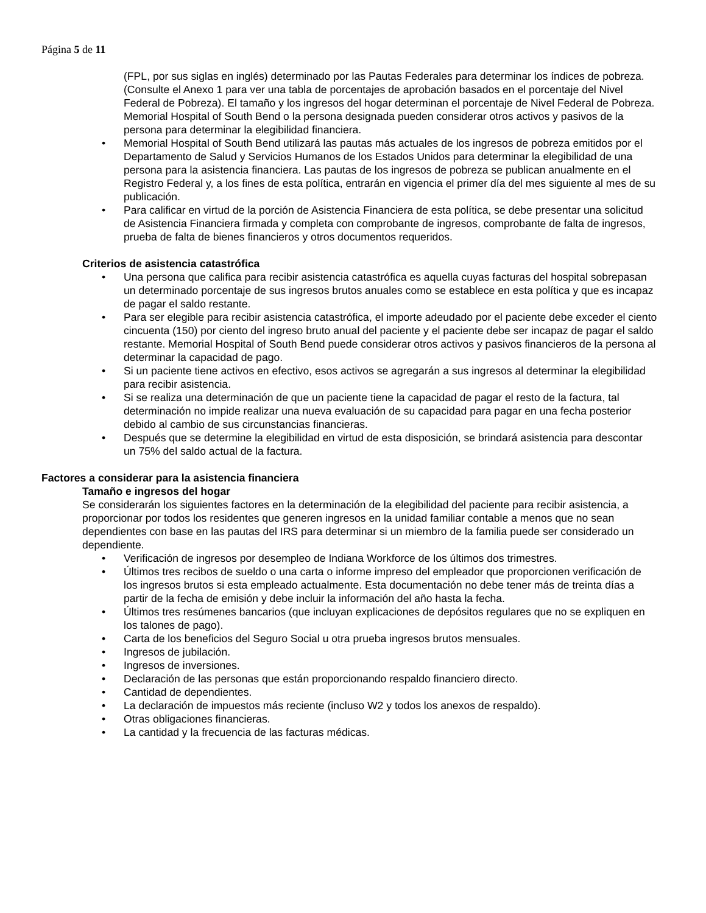Página 5 de 11
(FPL, por sus siglas en inglés) determinado por las Pautas Federales para determinar los índices de pobreza. (Consulte el Anexo 1 para ver una tabla de porcentajes de aprobación basados en el porcentaje del Nivel Federal de Pobreza). El tamaño y los ingresos del hogar determinan el porcentaje de Nivel Federal de Pobreza. Memorial Hospital of South Bend o la persona designada pueden considerar otros activos y pasivos de la persona para determinar la elegibilidad financiera.
• Memorial Hospital of South Bend utilizará las pautas más actuales de los ingresos de pobreza emitidos por el Departamento de Salud y Servicios Humanos de los Estados Unidos para determinar la elegibilidad de una persona para la asistencia financiera. Las pautas de los ingresos de pobreza se publican anualmente en el Registro Federal y, a los fines de esta política, entrarán en vigencia el primer día del mes siguiente al mes de su publicación.
• Para calificar en virtud de la porción de Asistencia Financiera de esta política, se debe presentar una solicitud de Asistencia Financiera firmada y completa con comprobante de ingresos, comprobante de falta de ingresos, prueba de falta de bienes financieros y otros documentos requeridos.
Criterios de asistencia catastrófica
• Una persona que califica para recibir asistencia catastrófica es aquella cuyas facturas del hospital sobrepasan un determinado porcentaje de sus ingresos brutos anuales como se establece en esta política y que es incapaz de pagar el saldo restante.
• Para ser elegible para recibir asistencia catastrófica, el importe adeudado por el paciente debe exceder el ciento cincuenta (150) por ciento del ingreso bruto anual del paciente y el paciente debe ser incapaz de pagar el saldo restante. Memorial Hospital of South Bend puede considerar otros activos y pasivos financieros de la persona al determinar la capacidad de pago.
• Si un paciente tiene activos en efectivo, esos activos se agregarán a sus ingresos al determinar la elegibilidad para recibir asistencia.
• Si se realiza una determinación de que un paciente tiene la capacidad de pagar el resto de la factura, tal determinación no impide realizar una nueva evaluación de su capacidad para pagar en una fecha posterior debido al cambio de sus circunstancias financieras.
• Después que se determine la elegibilidad en virtud de esta disposición, se brindará asistencia para descontar un 75% del saldo actual de la factura.
Factores a considerar para la asistencia financiera
Tamaño e ingresos del hogar
Se considerarán los siguientes factores en la determinación de la elegibilidad del paciente para recibir asistencia, a proporcionar por todos los residentes que generen ingresos en la unidad familiar contable a menos que no sean dependientes con base en las pautas del IRS para determinar si un miembro de la familia puede ser considerado un dependiente.
• Verificación de ingresos por desempleo de Indiana Workforce de los últimos dos trimestres.
• Últimos tres recibos de sueldo o una carta o informe impreso del empleador que proporcionen verificación de los ingresos brutos si esta empleado actualmente. Esta documentación no debe tener más de treinta días a partir de la fecha de emisión y debe incluir la información del año hasta la fecha.
• Últimos tres resúmenes bancarios (que incluyan explicaciones de depósitos regulares que no se expliquen en los talones de pago).
• Carta de los beneficios del Seguro Social u otra prueba ingresos brutos mensuales.
• Ingresos de jubilación.
• Ingresos de inversiones.
• Declaración de las personas que están proporcionando respaldo financiero directo.
• Cantidad de dependientes.
• La declaración de impuestos más reciente (incluso W2 y todos los anexos de respaldo).
• Otras obligaciones financieras.
• La cantidad y la frecuencia de las facturas médicas.